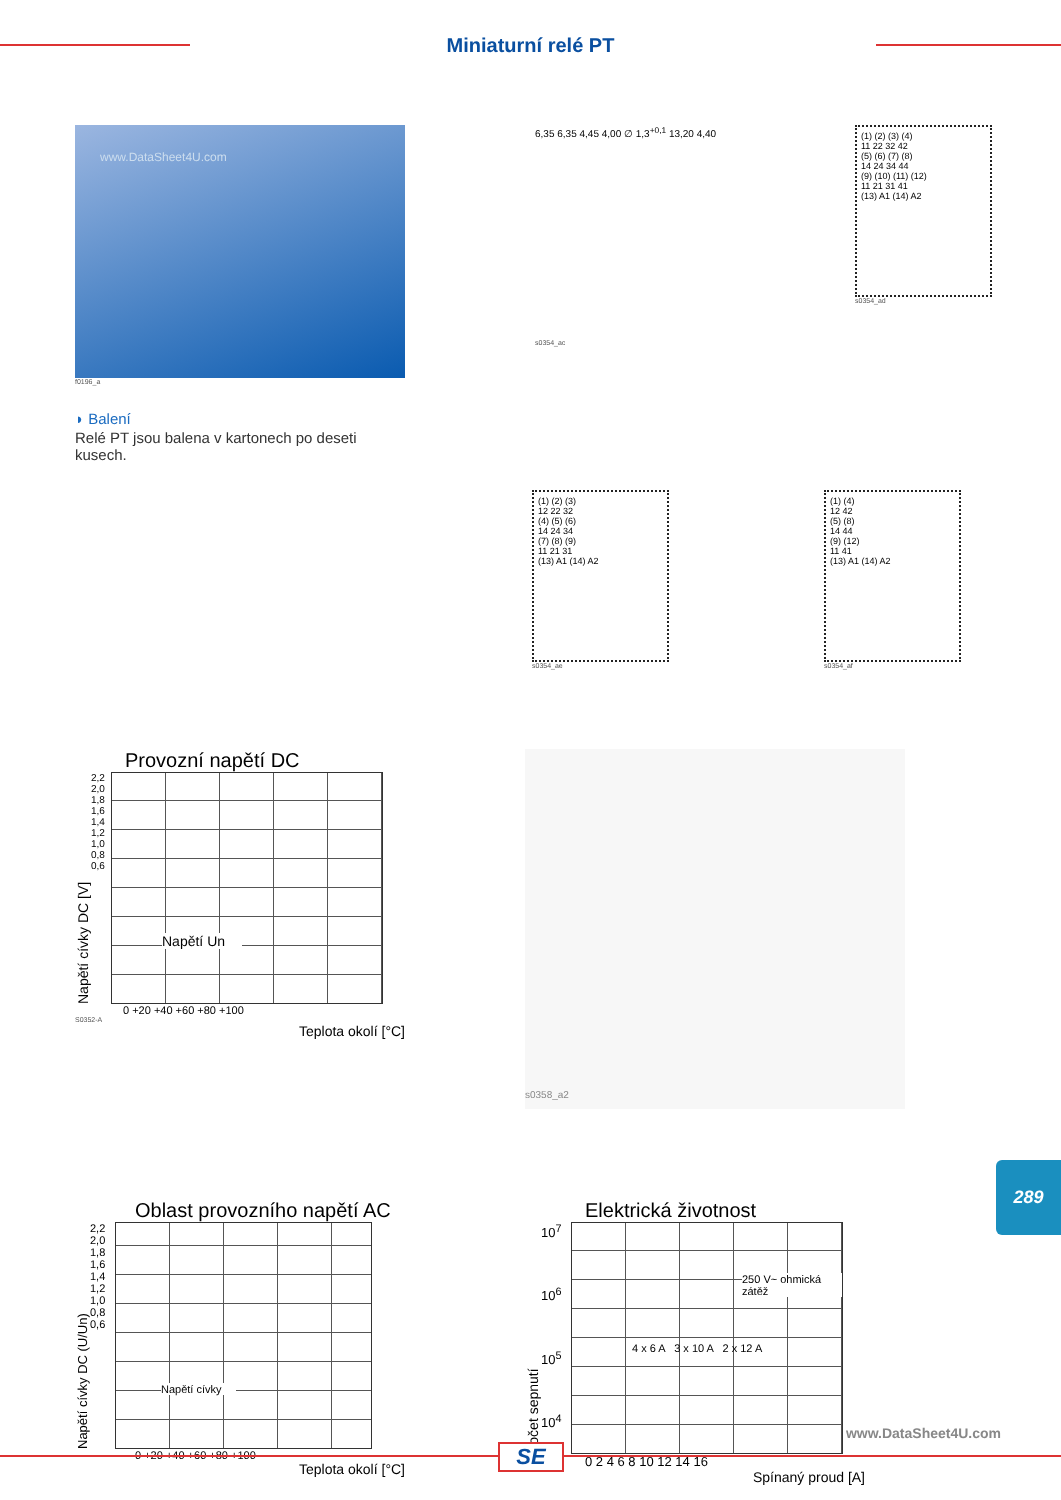Miniaturní relé PT
www.DataSheet4U.com
f0196_a
◗ Balení
Relé PT jsou balena v kartonech po deseti kusech.
6,35 6,35 4,45 4,00 ∅ 1,3<sup>+0,1</sup> 13,20 4,40
s0354_ac
(1) (2) (3) (4)
11 22 32 42
(5) (6) (7) (8)
14 24 34 44
(9) (10) (11) (12)
11 21 31 41
(13) A1 (14) A2
s0354_ad
(1) (2) (3)
12 22 32
(4) (5) (6)
14 24 34
(7) (8) (9)
11 21 31
(13) A1 (14) A2
s0354_ae
(1) (4)
12 42
(5) (8)
14 44
(9) (12)
11 41
(13) A1 (14) A2
s0354_af
Provozní napětí DC
Napětí cívky DC [V]
2,2 2,0 1,8 1,6 1,4 1,2 1,0 0,8 0,6
Napětí Un
0 +20 +40 +60 +80 +100
S0352-A
Teplota okolí [°C]
s0358_a2
Oblast provozního napětí AC
Napětí cívky DC (U/Un)
2,2 2,0 1,8 1,6 1,4 1,2 1,0 0,8 0,6
Napětí cívky
0 +20 +40 +60 +80 +100
Teplota okolí [°C]
Elektrická životnost
Počet sepnutí
10<sup>7</sup>
10<sup>6</sup>
10<sup>5</sup>
10<sup>4</sup>
250 V~ ohmická zátěž
4 x 6 A 3 x 10 A 2 x 12 A
0 2 4 6 8 10 12 14 16
Spínaný proud [A]
289
www.DataSheet4U.com
SE